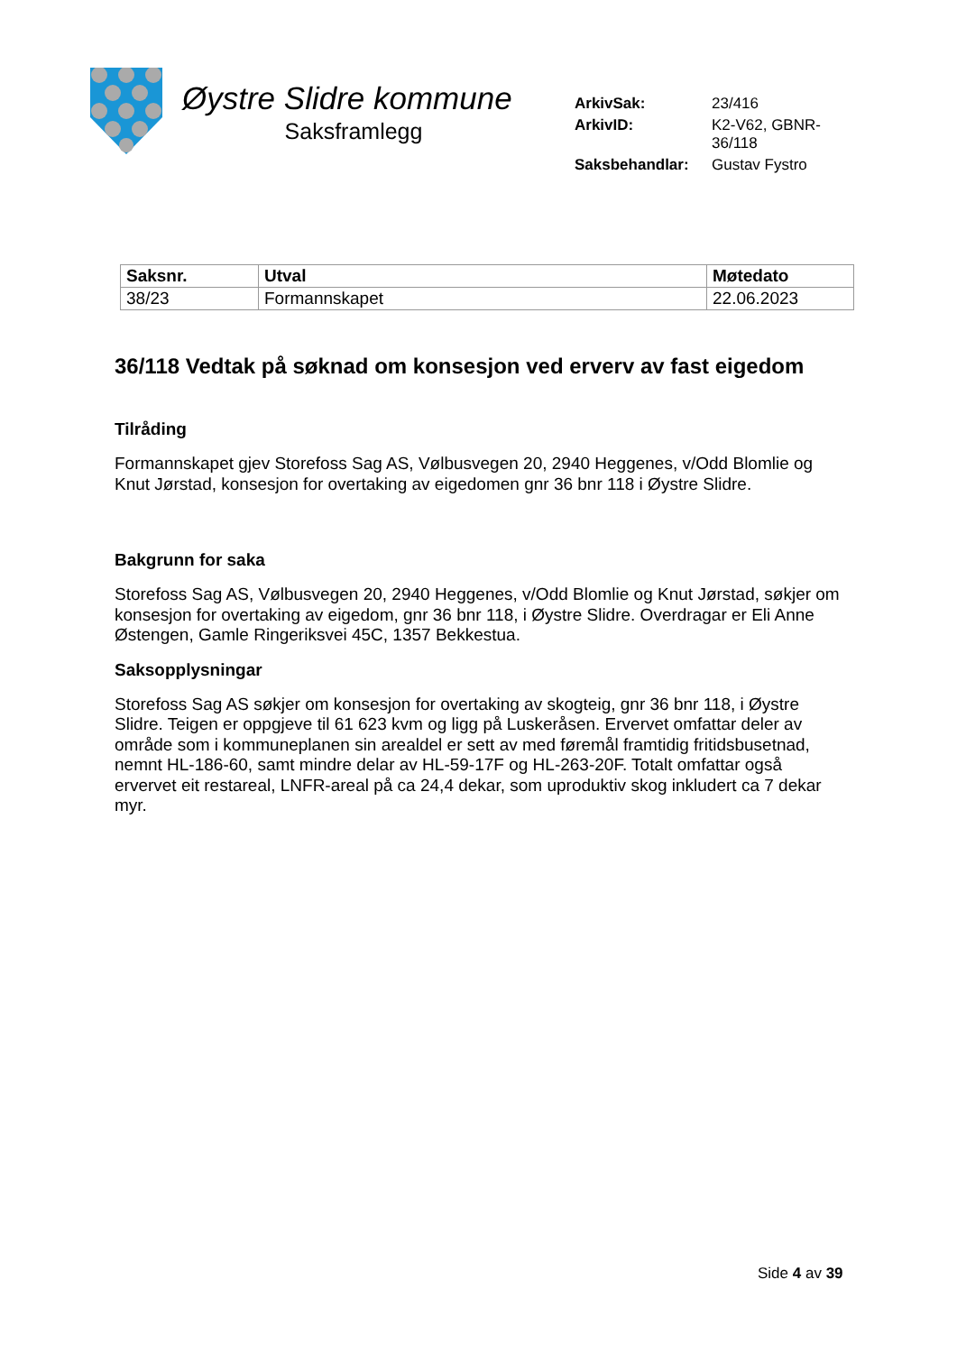Øystre Slidre kommune
Saksframlegg
| ArkivSak: | 23/416 |
| ArkivID: | K2-V62, GBNR-36/118 |
| Saksbehandlar: | Gustav Fystro |
| Saksnr. | Utval | Møtedato |
| --- | --- | --- |
| 38/23 | Formannskapet | 22.06.2023 |
36/118 Vedtak på søknad om konsesjon ved erverv av fast eigedom
Tilråding
Formannskapet gjev Storefoss Sag AS, Vølbusvegen 20, 2940 Heggenes, v/Odd Blomlie og Knut Jørstad, konsesjon for overtaking av eigedomen gnr 36 bnr 118 i Øystre Slidre.
Bakgrunn for saka
Storefoss Sag AS, Vølbusvegen 20, 2940 Heggenes, v/Odd Blomlie og Knut Jørstad, søkjer om konsesjon for overtaking av eigedom, gnr 36 bnr 118, i Øystre Slidre. Overdragar er Eli Anne Østengen, Gamle Ringeriksvei 45C, 1357 Bekkestua.
Saksopplysningar
Storefoss Sag AS søkjer om konsesjon for overtaking av skogteig, gnr 36 bnr 118, i Øystre Slidre. Teigen er oppgjeve til 61 623 kvm og ligg på Luskeråsen. Ervervet omfattar deler av område som i kommuneplanen sin arealdel er sett av med føremål framtidig fritidsbusetnad, nemnt HL-186-60, samt mindre delar av HL-59-17F og HL-263-20F. Totalt omfattar også ervervet eit restareal, LNFR-areal på ca 24,4 dekar, som uproduktiv skog inkludert ca 7 dekar myr.
Side 4 av 39